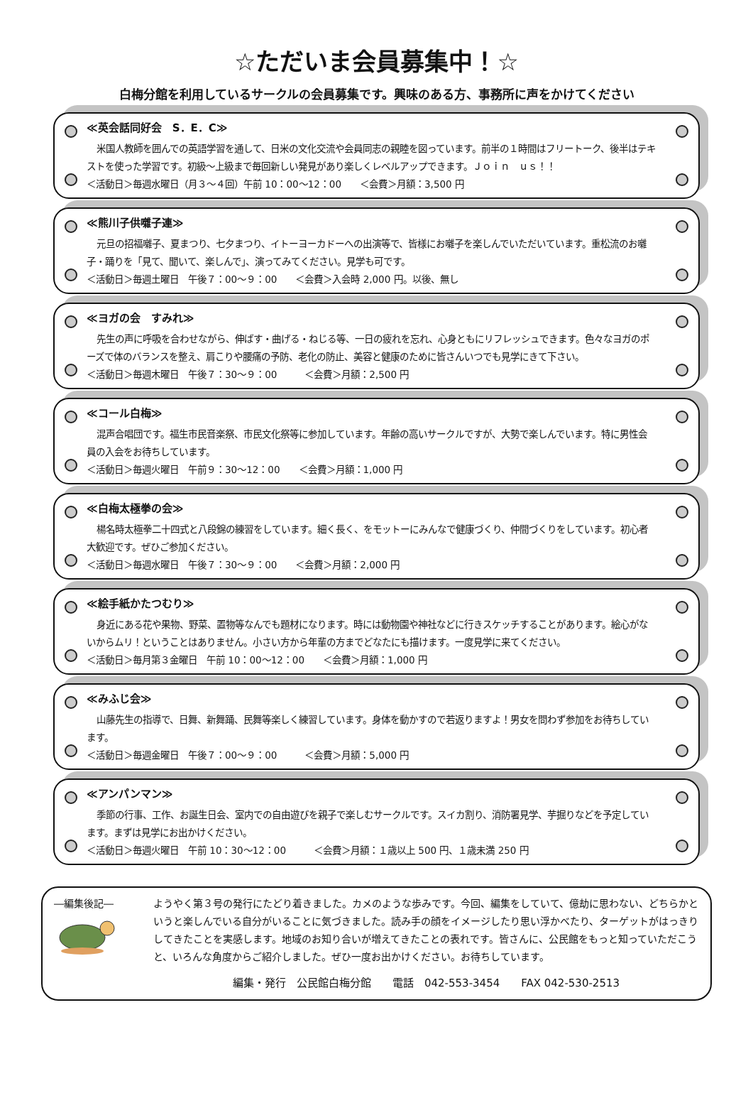☆ただいま会員募集中！☆
白梅分館を利用しているサークルの会員募集です。興味のある方、事務所に声をかけてください
≪英会話同好会　S．E．C≫
米国人教師を囲んでの英語学習を通して、日米の文化交流や会員同志の親睦を図っています。前半の１時間はフリートーク、後半はテキストを使った学習です。初級～上級まで毎回新しい発見があり楽しくレベルアップできます。Ｊｏｉｎ　ｕｓ！！
＜活動日＞毎週水曜日（月３～４回）午前 10：00～12：00　　＜会費＞月額：3,500 円
≪熊川子供囃子連≫
元旦の招福囃子、夏まつり、七夕まつり、イトーヨーカドーへの出演等で、皆様にお囃子を楽しんでいただいています。重松流のお囃子・踊りを「見て、聞いて、楽しんで」、演ってみてください。見学も可です。
＜活動日＞毎週土曜日　午後７：00～９：00　　＜会費＞入会時 2,000 円。以後、無し
≪ヨガの会　すみれ≫
先生の声に呼吸を合わせながら、伸ばす・曲げる・ねじる等、一日の疲れを忘れ、心身ともにリフレッシュできます。色々なヨガのポーズで体のバランスを整え、肩こりや腰痛の予防、老化の防止、美容と健康のために皆さんいつでも見学にきて下さい。
＜活動日＞毎週木曜日　午後７：30～９：00　　　＜会費＞月額：2,500 円
≪コール白梅≫
混声合唱団です。福生市民音楽祭、市民文化祭等に参加しています。年齢の高いサークルですが、大勢で楽しんでいます。特に男性会員の入会をお待ちしています。
＜活動日＞毎週火曜日　午前９：30～12：00　　＜会費＞月額：1,000 円
≪白梅太極拳の会≫
楊名時太極拳二十四式と八段錦の練習をしています。細く長く、をモットーにみんなで健康づくり、仲間づくりをしています。初心者大歓迎です。ぜひご参加ください。
＜活動日＞毎週水曜日　午後７：30～９：00　　＜会費＞月額：2,000 円
≪絵手紙かたつむり≫
身近にある花や果物、野菜、置物等なんでも題材になります。時には動物園や神社などに行きスケッチすることがあります。絵心がないからムリ！ということはありません。小さい方から年輩の方までどなたにも描けます。一度見学に来てください。
＜活動日＞毎月第３金曜日　午前 10：00～12：00　　＜会費＞月額：1,000 円
≪みふじ会≫
山藤先生の指導で、日舞、新舞踊、民舞等楽しく練習しています。身体を動かすので若返りますよ！男女を問わず参加をお待ちしています。
＜活動日＞毎週金曜日　午後７：00～９：00　　　＜会費＞月額：5,000 円
≪アンパンマン≫
季節の行事、工作、お誕生日会、室内での自由遊びを親子で楽しむサークルです。スイカ割り、消防署見学、芋掘りなどを予定しています。まずは見学にお出かけください。
＜活動日＞毎週火曜日　午前 10：30～12：00　　　＜会費＞月額：１歳以上 500 円、１歳未満 250 円
―編集後記― ようやく第３号の発行にたどり着きました。カメのような歩みです。今回、編集をしていて、億劫に思わない、どちらかというと楽しんでいる自分がいることに気づきました。読み手の顔をイメージしたり思い浮かべたり、ターゲットがはっきりしてきたことを実感します。地域のお知り合いが増えてきたことの表れです。皆さんに、公民館をもっと知っていただこうと、いろんな角度からご紹介しました。ぜひ一度お出かけください。お待ちしています。
編集・発行　公民館白梅分館　　電話　042-553-3454　　FAX 042-530-2513